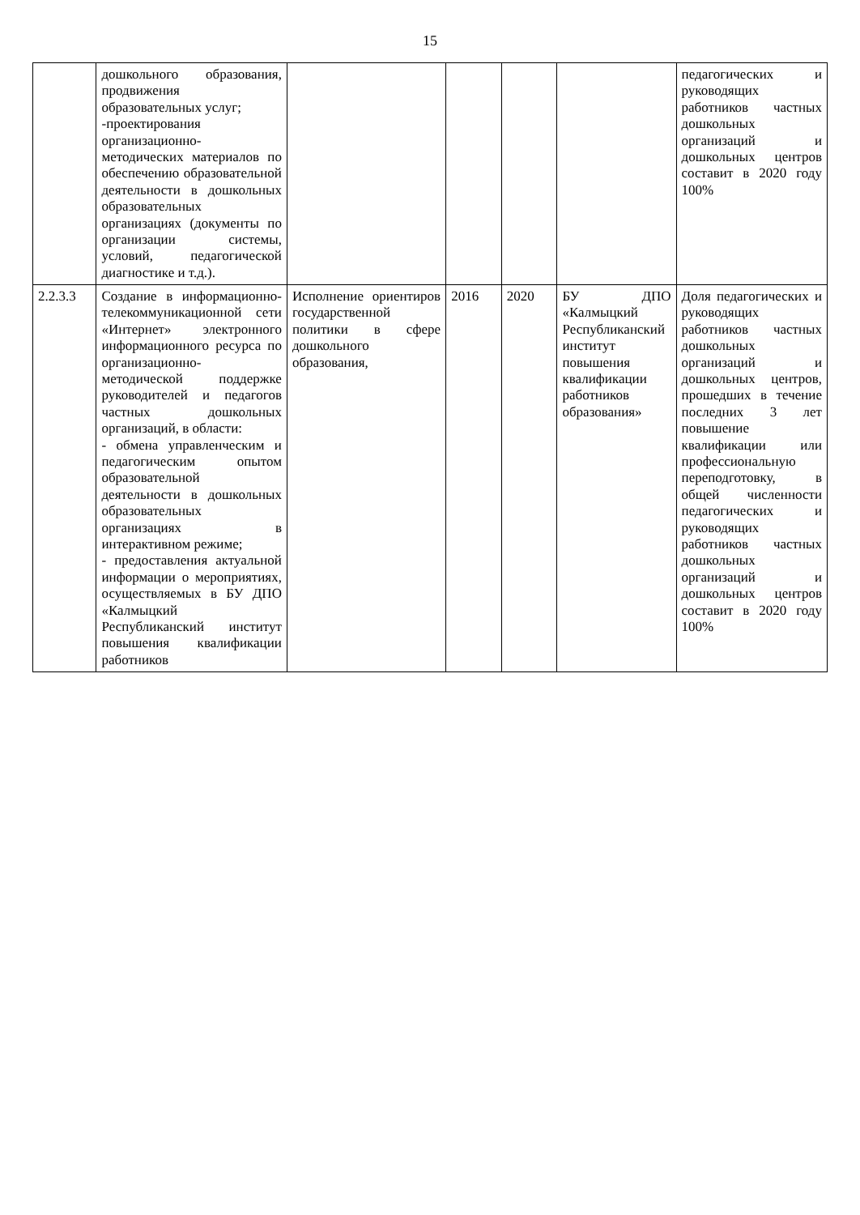15
| | дошкольного образования, продвижения образовательных услуг; -проектирования организационно-методических материалов по обеспечению образовательной деятельности в дошкольных образовательных организациях (документы по организации системы, условий, педагогической диагностике и т.д.). | | | | | педагогических и руководящих работников частных дошкольных организаций и дошкольных центров составит в 2020 году 100% |
| 2.2.3.3 | Создание в информационно-телекоммуникационной сети «Интернет» электронного информационного ресурса по организационно-методической поддержке руководителей и педагогов частных дошкольных организаций, в области: - обмена управленческим и педагогическим опытом образовательной деятельности в дошкольных образовательных организациях в интерактивном режиме; - предоставления актуальной информации о мероприятиях, осуществляемых в БУ ДПО «Калмыцкий Республиканский институт повышения квалификации работников | Исполнение ориентиров государственной политики в сфере дошкольного образования, | 2016 | 2020 | БУ ДПО «Калмыцкий Республиканский институт повышения квалификации работников образования» | Доля педагогических и руководящих работников частных дошкольных организаций и дошкольных центров, прошедших в течение последних 3 лет повышение квалификации или профессиональную переподготовку, в общей численности педагогических и руководящих работников частных дошкольных организаций и дошкольных центров составит в 2020 году 100% |